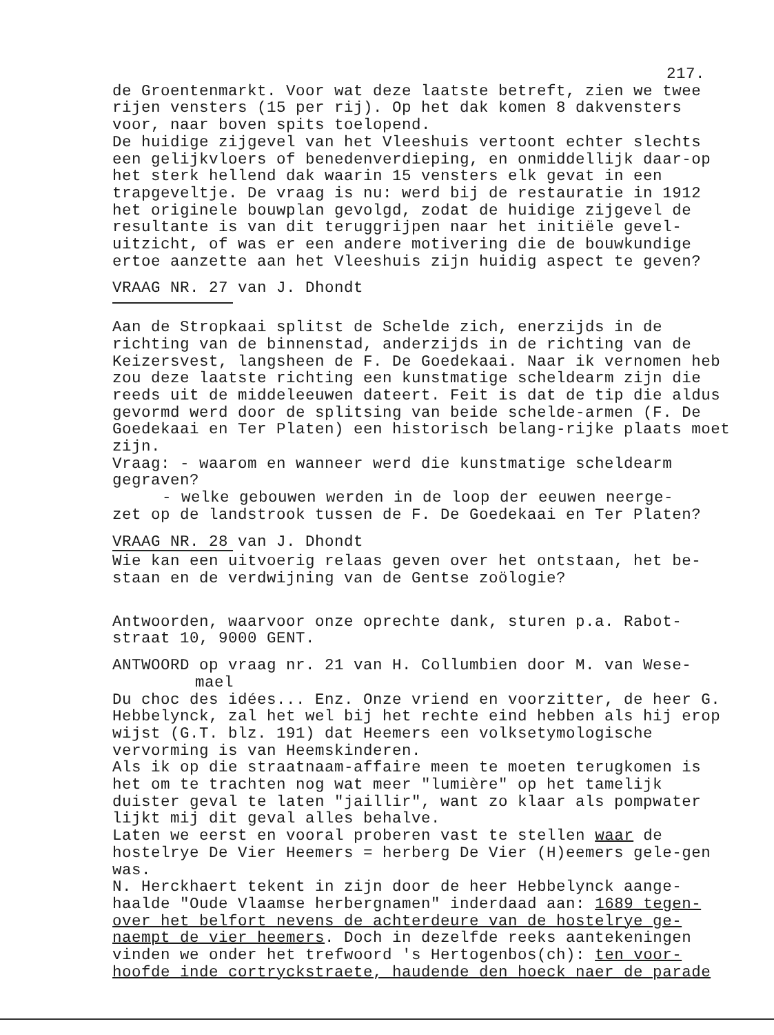217.
de Groentenmarkt. Voor wat deze laatste betreft, zien we twee rijen vensters (15 per rij). Op het dak komen 8 dakvensters voor, naar boven spits toelopend.
De huidige zijgevel van het Vleeshuis vertoont echter slechts een gelijkvloers of benedenverdieping, en onmiddellijk daar-op het sterk hellend dak waarin 15 vensters elk gevat in een trapgeveltje. De vraag is nu: werd bij de restauratie in 1912 het originele bouwplan gevolgd, zodat de huidige zijgevel de resultante is van dit teruggrijpen naar het initiële gevel-uitzicht, of was er een andere motivering die de bouwkundige ertoe aanzette aan het Vleeshuis zijn huidig aspect te geven?
VRAAG NR. 27 van J. Dhondt
Aan de Stropkaai splitst de Schelde zich, enerzijds in de richting van de binnenstad, anderzijds in de richting van de Keizersvest, langsheen de F. De Goedekaai. Naar ik vernomen heb zou deze laatste richting een kunstmatige scheldearm zijn die reeds uit de middeleeuwen dateert. Feit is dat de tip die aldus gevormd werd door de splitsing van beide schelde-armen (F. De Goedekaai en Ter Platen) een historisch belang-rijke plaats moet zijn.
Vraag: - waarom en wanneer werd die kunstmatige scheldearm gegraven?
- welke gebouwen werden in de loop der eeuwen neerge-
zet op de landstrook tussen de F. De Goedekaai en Ter Platen?
VRAAG NR. 28 van J. Dhondt
Wie kan een uitvoerig relaas geven over het ontstaan, het be-staan en de verdwijning van de Gentse zoölogie?
Antwoorden, waarvoor onze oprechte dank, sturen p.a. Rabot-straat 10, 9000 GENT.
ANTWOORD op vraag nr. 21 van H. Collumbien door M. van Wese-
mael
Du choc des idées... Enz. Onze vriend en voorzitter, de heer G. Hebbelynck, zal het wel bij het rechte eind hebben als hij erop wijst (G.T. blz. 191) dat Heemers een volksetymologische vervorming is van Heemskinderen.
Als ik op die straatnaam-affaire meen te moeten terugkomen is het om te trachten nog wat meer "lumière" op het tamelijk duister geval te laten "jaillir", want zo klaar als pompwater lijkt mij dit geval alles behalve.
Laten we eerst en vooral proberen vast te stellen waar de hostelrye De Vier Heemers = herberg De Vier (H)eemers gele-gen was.
N. Herckhaert tekent in zijn door de heer Hebbelynck aange-haalde "Oude Vlaamse herbergnamen" inderdaad aan: 1689 tegen-over het belfort nevens de achterdeure van de hostelrye ge-naempt de vier heemers. Doch in dezelfde reeks aantekeningen vinden we onder het trefwoord 's Hertogenbos(ch): ten voor-hoofde inde cortryckstraete, haudende den hoeck naer de parade